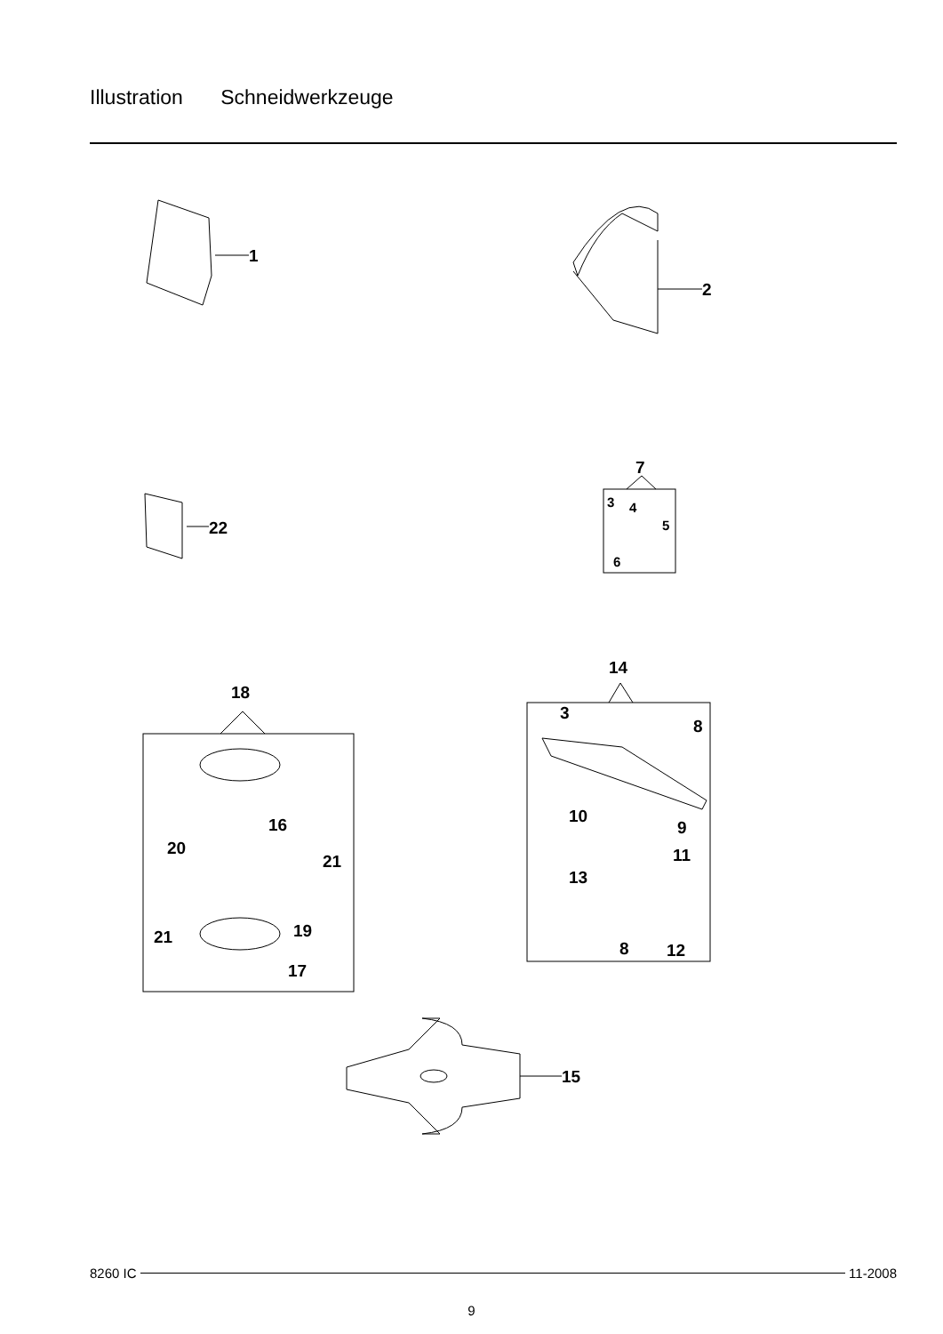Illustration Schneidwerkzeuge
1
2
22
7
3
4
5
6
18
16
20
21
21
19
17
14
3
8
10
9
11
13
8
12
15
8260 IC 11-2008
9